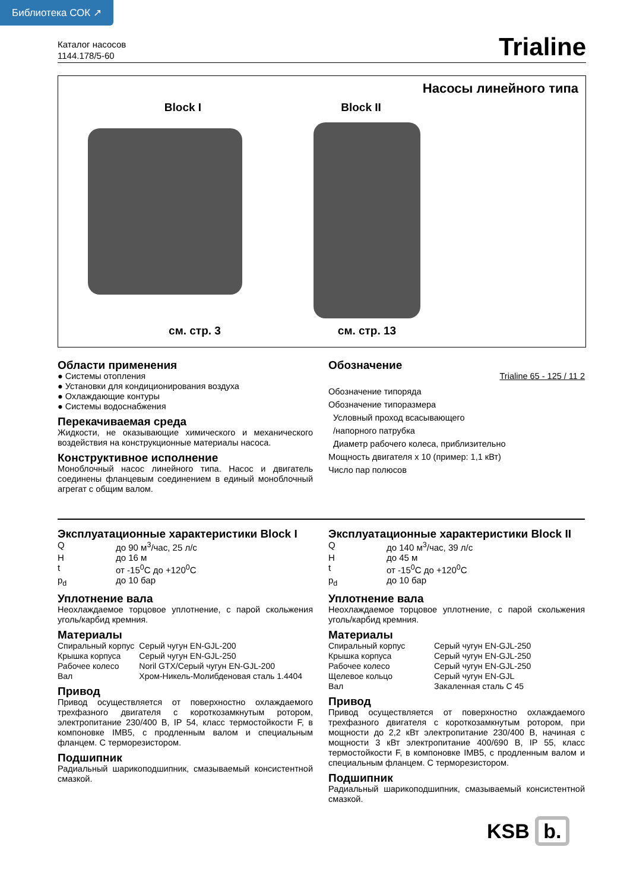Библиотека СОК ↗
Каталог насосов
1144.178/5-60
Trialine
Насосы линейного типа
Block I Block II
см. стр. 3 см. стр. 13
Области применения
● Системы отопления
● Установки для кондиционирования воздуха
● Охлаждающие контуры
● Системы водоснабжения
Перекачиваемая среда
Жидкости, не оказывающие химического и механического воздействия на конструкционные материалы насоса.
Конструктивное исполнение
Моноблочный насос линейного типа. Насос и двигатель соединены фланцевым соединением в единый моноблочный агрегат с общим валом.
Обозначение
Trialine 65 - 125 / 11 2
Обозначение типоряда
Обозначение типоразмера
Условный проход всасывающего
/напорного патрубка
Диаметр рабочего колеса, приблизительно
Мощность двигателя x 10 (пример: 1,1 кВт)
Число пар полюсов
Эксплуатационные характеристики Block I
| Q | до 90 м<sup>3</sup>/час, 25 л/с |
| H | до 16 м |
| t | от -15<sup>0</sup>C до +120<sup>0</sup>C |
| p<sub>d</sub> | до 10 бар |
Уплотнение вала
Неохлаждаемое торцовое уплотнение, с парой скольжения уголь/карбид кремния.
Материалы
| Спиральный корпус | Серый чугун EN-GJL-200 |
| Крышка корпуса | Серый чугун EN-GJL-250 |
| Рабочее колесо | Noril GTX/Серый чугун EN-GJL-200 |
| Вал | Хром-Никель-Молибденовая сталь 1.4404 |
Привод
Привод осуществляется от поверхностно охлаждаемого трехфазного двигателя с короткозамкнутым ротором, электропитание 230/400 В, IP 54, класс термостойкости F, в компоновке IMB5, с продленным валом и специальным фланцем. С терморезистором.
Подшипник
Радиальный шарикоподшипник, смазываемый консистентной смазкой.
Эксплуатационные характеристики Block II
| Q | до 140 м<sup>3</sup>/час, 39 л/с |
| H | до 45 м |
| t | от -15<sup>0</sup>C до +120<sup>0</sup>C |
| p<sub>d</sub> | до 10 бар |
Уплотнение вала
Неохлаждаемое торцовое уплотнение, с парой скольжения уголь/карбид кремния.
Материалы
| Спиральный корпус | Серый чугун EN-GJL-250 |
| Крышка корпуса | Серый чугун EN-GJL-250 |
| Рабочее колесо | Серый чугун EN-GJL-250 |
| Щелевое кольцо | Серый чугун EN-GJL |
| Вал | Закаленная сталь C 45 |
Привод
Привод осуществляется от поверхностно охлаждаемого трехфазного двигателя с короткозамкнутым ротором, при мощности до 2,2 кВт электропитание 230/400 В, начиная с мощности 3 кВт электропитание 400/690 В, IP 55, класс термостойкости F, в компоновке IMB5, с продленным валом и специальным фланцем. С терморезистором.
Подшипник
Радиальный шарикоподшипник, смазываемый консистентной смазкой.
KSB b.